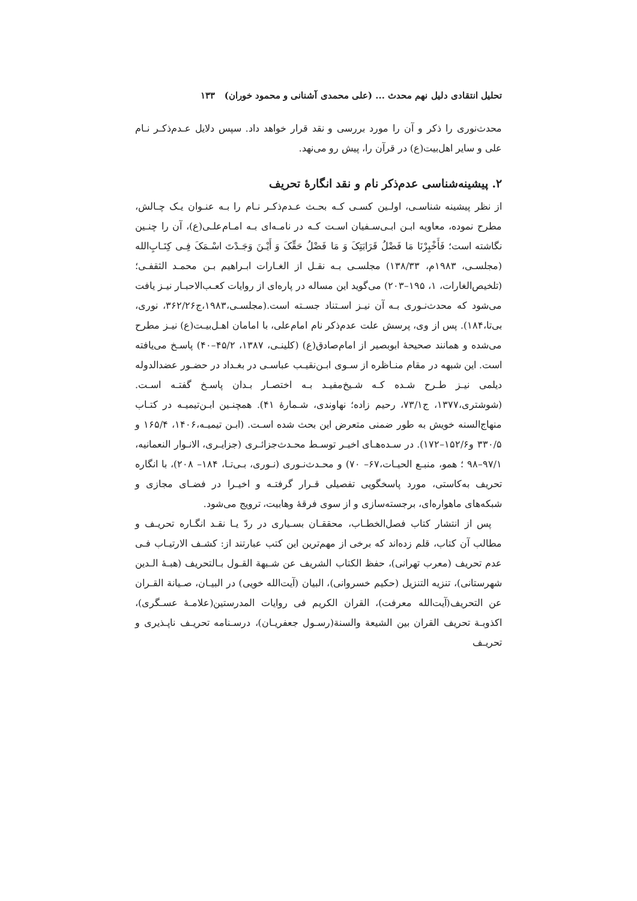تحلیل انتقادی دلیل نهم محدث ... (علی محمدی آشنانی و محمود خوران) ۱۳۳
محدث‌نوری را ذکر و آن را مورد بررسی و نقد قرار خواهد داد. سپس دلایل عـدم‌ذکـر نـام علی و سایر اهل‌بیت(ع) در قرآن را، پیش رو می‌نهد.
۲. پیشینه‌شناسی عدم‌ذکر نام و نقد انگارهٔ تحریف
از نظر پیشینه شناسـی، اولـین کسـی کـه بحـث عـدم‌ذکـر نـام را بـه عنـوان یـک چـالش، مطرح نموده، معاویه ابـن ابـی‌سـفیان اسـت کـه در نامـه‌ای بـه امـام‌علـی(ع)، آن را چنـین نگاشته است؛ فَأَخْبِرْنَا مَا فَضْلُ قَرَابَتِکَ وَ مَا فَضْلُ حَقِّکَ وَ أَیْـنَ وَجَـدْتَ اسْـمَکَ فِـی کِتَـابِ‌الله (مجلسـی، ۱۹۸۳م، ۱۳۸/۳۳) مجلسـی بـه نقـل از الغـارات ابـراهیم بـن محمـد الثقفـی؛ (تلخیص‌الغارات، ۱، ۱۹۵–۲۰۳) می‌گوید این مساله در پاره‌ای از روایات کعـب‌الاحبـار نیـز یافت می‌شود که محدث‌نـوری بـه آن نیـز اسـتناد جسـته است.(مجلسـی،۱۹۸۳،ج۳۶۲/۲۶، نوری، بی‌تا،۱۸۴). پس از وی، پرسش علت عدم‌ذکر نام امام‌علی، با امامان اهـل‌بیـت(ع) نیـز مطرح می‌شده و همانند صحیحهٔ ابوبصیر از امام‌صادق(ع) (کلینـی، ۱۳۸۷، ۴۵/۲–۴۰) پاسـخ می‌یافته است. این شبهه در مقام منـاظره از سـوی ابـن‌نقیـب عباسـی در بغـداد در حضـور عضدالدوله دیلمی نیـز طـرح شـده کـه شـیخ‌مفیـد بـه اختصـار بـدان پاسـخ گفتـه اسـت. (شوشتری،۱۳۷۷، ج۷۳/۱، رحیم زاده؛ نهاوندی، شـمارهٔ ۴۱). همچنـین ابـن‌تیمیـه در کتـاب منهاج‌السنه خویش به طور ضمنی متعرض این بحث شده اسـت. (ابـن تیمیـه،۱۴۰۶، ۱۶۵/۴ و ۳۳۰/۵ و۱۵۲/۶–۱۷۲). در سـده‌هـای اخیـر توسـط محـدث‌جزائـری (جزایـری، الانـوار النعمانیه، ۹۷/۱–۹۸ ؛ همو، منبـع الحیـات،۶۷– ۷۰) و محـدث‌نـوری (نـوری، بـی‌تـا، ۱۸۴– ۲۰۸)، با انگاره تحریف به‌کاستی، مورد پاسخگویی تفصیلی قـرار گرفتـه و اخیـرا در فضـای مجازی و شبکه‌های ماهواره‌ای، برجسته‌سازی و از سوی فرقهٔ وهابیت، ترویج می‌شود.
پس از انتشار کتاب فصل‌الخطـاب، محققـان بسـیاری در ردّ یـا نقـد انگـاره تحریـف و مطالب آن کتاب، قلم زده‌اند که برخی از مهم‌ترین این کتب عبارتند از: کشـف الارتیـاب فـی عدم تحریف (معرب تهرانی)، حفظ الکتاب الشریف عن شـبهة القـول بـالتحریف (هبـهٔ الـدین شهرستانی)، تنزیه التنزیل (حکیم خسروانی)، البیان (آیت‌الله خویی) در البیـان، صـیانة القـران عن التحریف(آیت‌الله معرفت)، القران الکریم فی روایات المدرستین(علامـهٔ عسـگری)، اکذوبـة تحریف القران بین الشیعة والسنة(رسـول جعفریـان)، درسـنامه تحریـف ناپـذیری و تحریـف